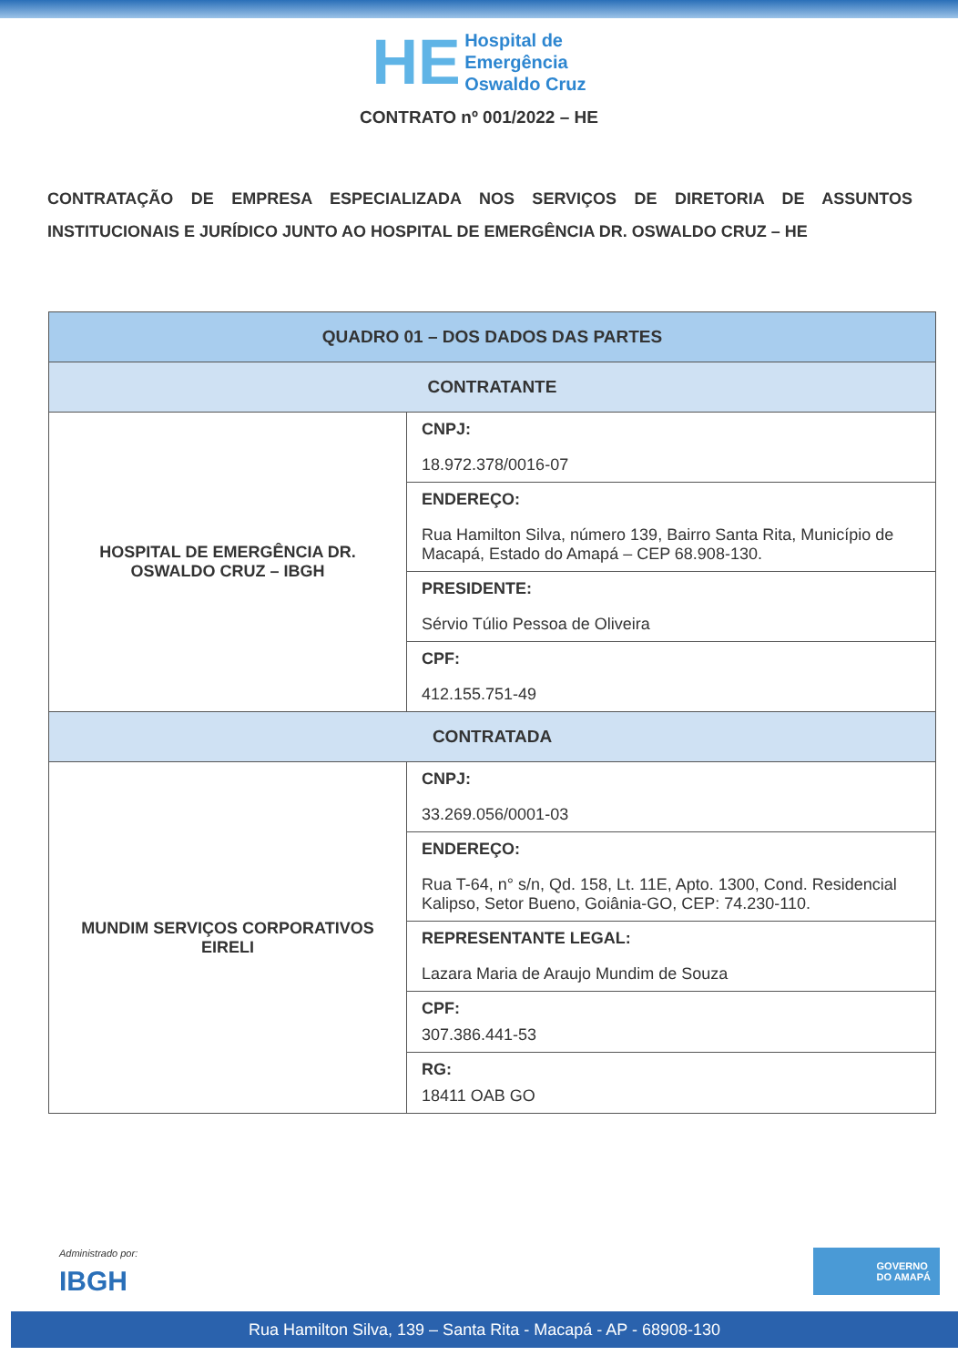HE Hospital de
Emergência
Oswaldo Cruz
CONTRATO nº 001/2022 – HE
CONTRATAÇÃO DE EMPRESA ESPECIALIZADA NOS SERVIÇOS DE DIRETORIA DE ASSUNTOS INSTITUCIONAIS E JURÍDICO JUNTO AO HOSPITAL DE EMERGÊNCIA DR. OSWALDO CRUZ – HE
| QUADRO 01 – DOS DADOS DAS PARTES | |
| --- | --- |
| CONTRATANTE | |
| HOSPITAL DE EMERGÊNCIA DR. OSWALDO CRUZ – IBGH | CNPJ: 18.972.378/0016-07 |
| | ENDEREÇO: Rua Hamilton Silva, número 139, Bairro Santa Rita, Município de Macapá, Estado do Amapá – CEP 68.908-130. |
| | PRESIDENTE: Sérvio Túlio Pessoa de Oliveira |
| | CPF: 412.155.751-49 |
| CONTRATADA | |
| MUNDIM SERVIÇOS CORPORATIVOS EIRELI | CNPJ: 33.269.056/0001-03 |
| | ENDEREÇO: Rua T-64, n° s/n, Qd. 158, Lt. 11E, Apto. 1300, Cond. Residencial Kalipso, Setor Bueno, Goiânia-GO, CEP: 74.230-110. |
| | REPRESENTANTE LEGAL: Lazara Maria de Araujo Mundim de Souza |
| | CPF: 307.386.441-53 |
| | RG: 18411 OAB GO |
Administrado por:
IBGH
GOVERNO
DO AMAPÁ
Rua Hamilton Silva, 139 – Santa Rita - Macapá - AP - 68908-130